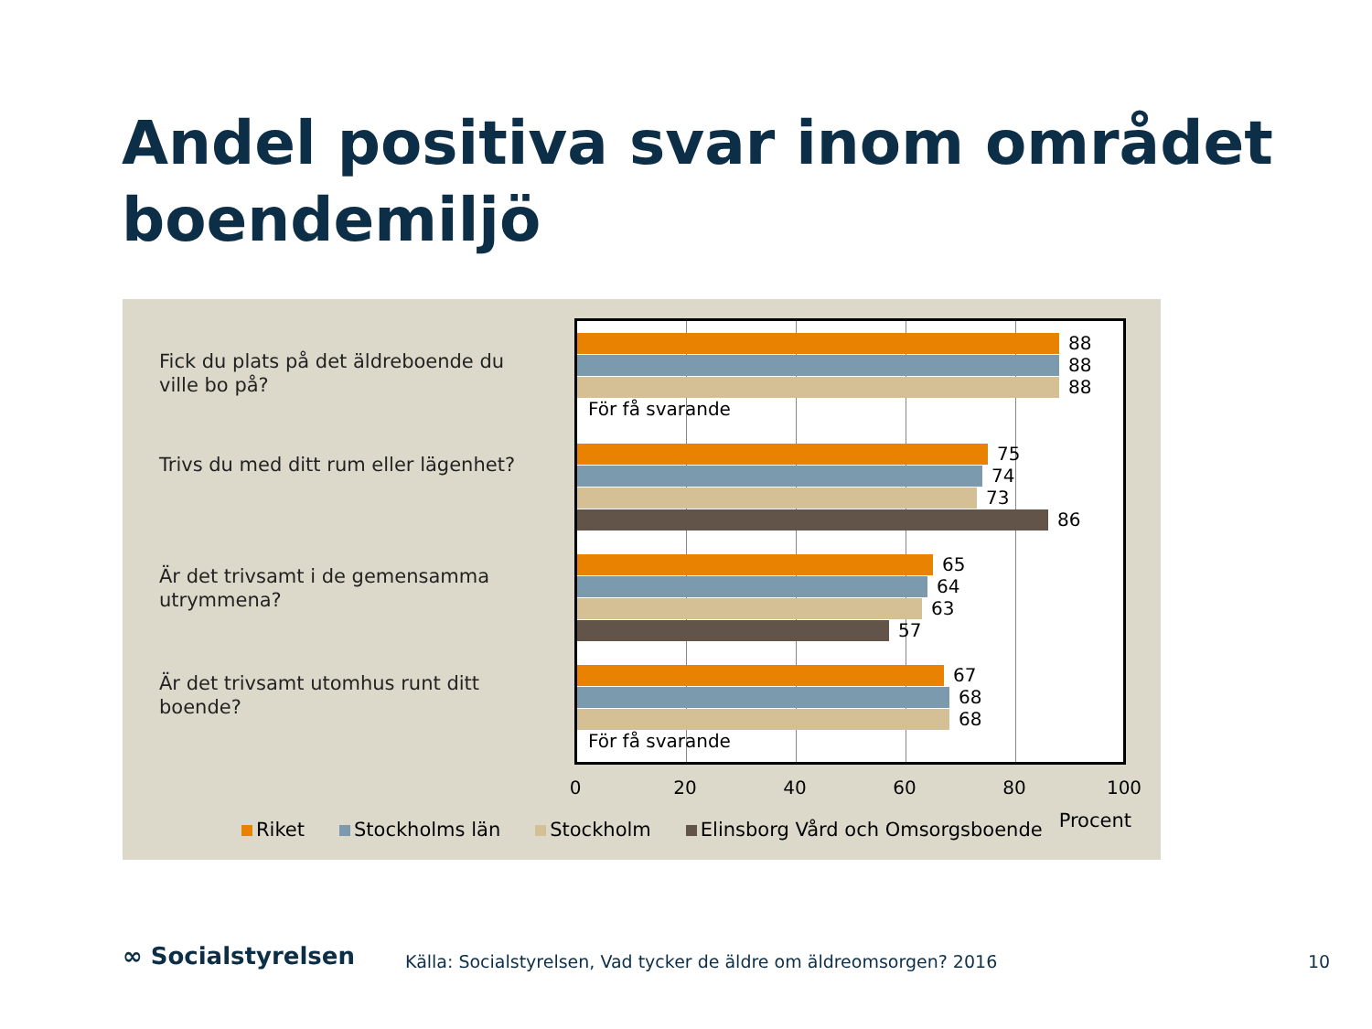Andel positiva svar inom området
boendemiljö
Fick du plats på det äldreboende du ville bo på?
Trivs du med ditt rum eller lägenhet?
Är det trivsamt i de gemensamma utrymmena?
Är det trivsamt utomhus runt ditt boende?
88
88
88
För få svarande
75
74
73
86
65
64
63
57
67
68
68
För få svarande
0 20 40 60 80 100
Riket Stockholms län Stockholm Elinsborg Vård och Omsorgsboende Procent
∞ Socialstyrelsen
Källa: Socialstyrelsen, Vad tycker de äldre om äldreomsorgen? 2016
10